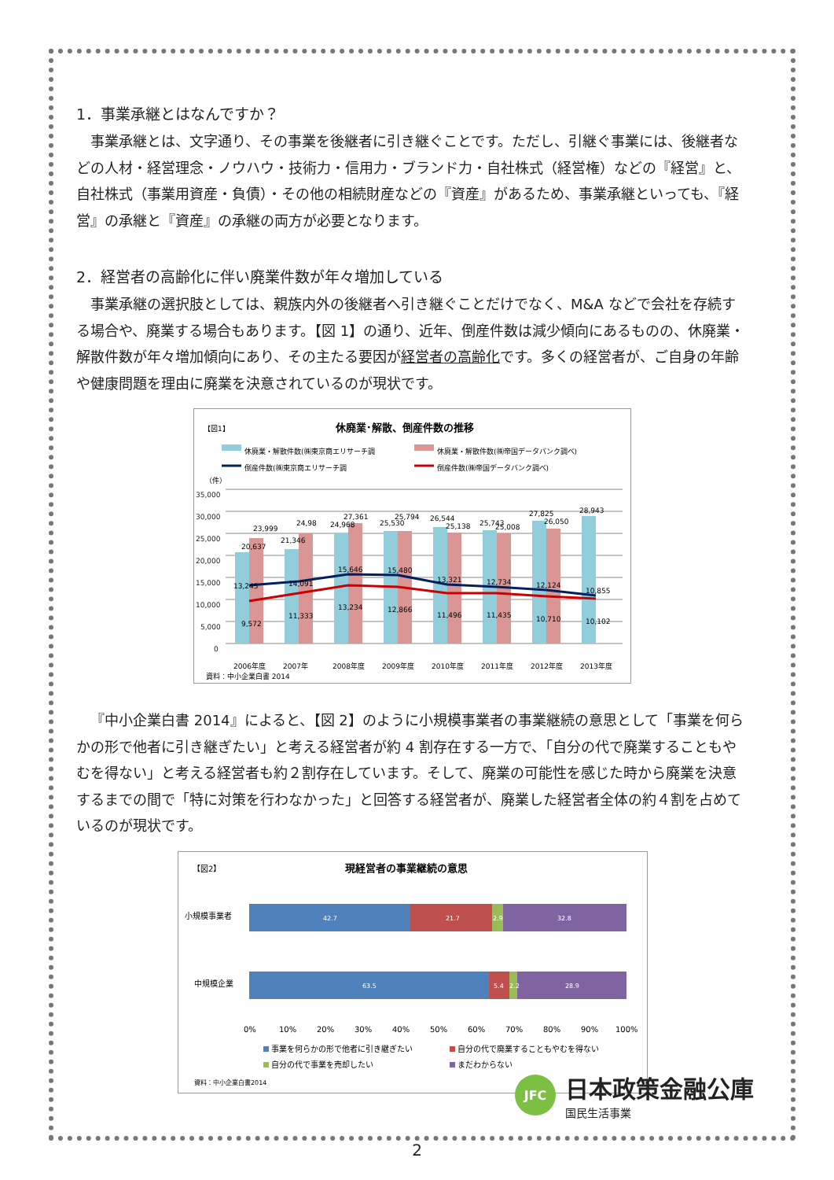1．事業承継とはなんですか？
事業承継とは、文字通り、その事業を後継者に引き継ぐことです。ただし、引継ぐ事業には、後継者などの人材・経営理念・ノウハウ・技術力・信用力・ブランド力・自社株式（経営権）などの『経営』と、自社株式（事業用資産・負債）・その他の相続財産などの『資産』があるため、事業承継といっても、『経営』の承継と『資産』の承継の両方が必要となります。
2．経営者の高齢化に伴い廃業件数が年々増加している
事業承継の選択肢としては、親族内外の後継者へ引き継ぐことだけでなく、M&A などで会社を存続する場合や、廃業する場合もあります。【図 1】の通り、近年、倒産件数は減少傾向にあるものの、休廃業・解散件数が年々増加傾向にあり、その主たる要因が経営者の高齢化です。多くの経営者が、ご自身の年齢や健康問題を理由に廃業を決意されているのが現状です。
【図1】
休廃業･解散、倒産件数の推移
休廃業・解散件数(㈱東京商エリサーチ調
休廃業・解散件数(㈱帝国データバンク調べ)
倒産件数(㈱東京商エリサーチ調
倒産件数(㈱帝国データバンク調べ)
（件）
35,000
30,000
25,000
20,000
15,000
10,000
5,000
0
13,245
14,091
15,646
15,480
13,321
12,734
12,124
10,855
20,637
23,999
21,346
24,98
24,968
27,361
25,530
25,794
26,544
25,138
25,743
25,008
27,825
26,050
28,943
9,572
11,333
13,234
12,866
11,496
11,435
10,710
10,102
2006年度
2007年
2008年度
2009年度
2010年度
2011年度
2012年度
2013年度
資料：中小企業白書 2014
『中小企業白書 2014』によると、【図 2】のように小規模事業者の事業継続の意思として「事業を何らかの形で他者に引き継ぎたい」と考える経営者が約 4 割存在する一方で、「自分の代で廃業することもやむを得ない」と考える経営者も約２割存在しています。そして、廃業の可能性を感じた時から廃業を決意するまでの間で「特に対策を行わなかった」と回答する経営者が、廃業した経営者全体の約４割を占めているのが現状です。
【図2】
現経営者の事業継続の意思
小規模事業者
中規模企業
42.7
21.7
2.9
32.8
63.5
5.4
2.2
28.9
0%
10%
20%
30%
40%
50%
60%
70%
80%
90%
100%
事業を何らかの形で他者に引き継ぎたい
自分の代で廃業することもやむを得ない
自分の代で事業を売却したい
まだわからない
資料：中小企業白書2014
JFC
日本政策金融公庫
国民生活事業
2